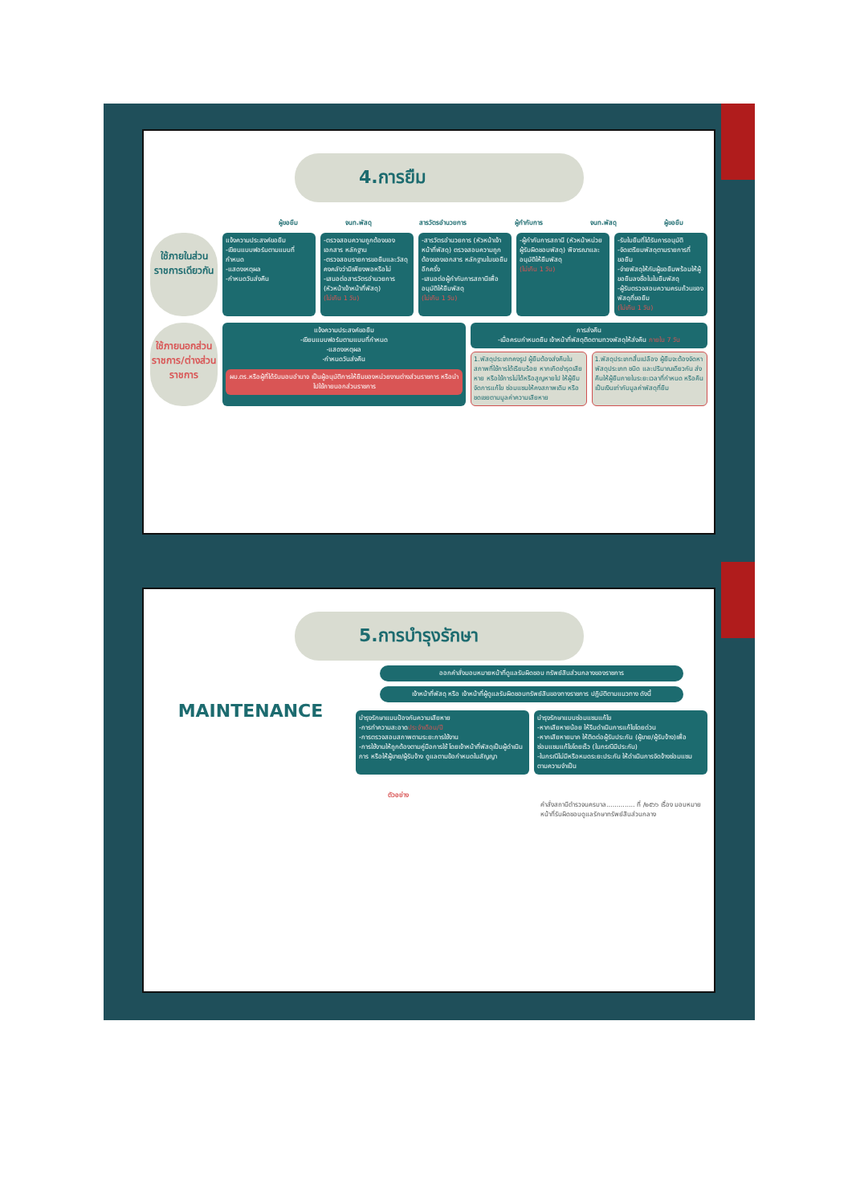4.การยืม
ผู้ขอยืม จนท.พัสดุ สารวัตรอำนวยการ ผู้กำกับการ จนท.พัสดุ ผู้ขอยืม
ใช้ภายในส่วนราชการเดียวกัน
แจ้งความประสงค์ขอยืม
-เขียนแบบฟอร์มตามแบบที่กำหนด
-แสดงเหตุผล
-กำหนดวันส่งคืน
-ตรวจสอบความถูกต้องของเอกสาร หลักฐาน
-ตรวจสอบรายการขอยืมและวัสดุคงคลังว่ามีเพียงพอหรือไม่
-เสนอต่อสารวัตรอำนวยการ (หัวหน้าเจ้าหน้าที่พัสดุ)
(ไม่เกิน 1 วัน)
-สารวัตรอำนวยการ (หัวหน้าเจ้าหน้าที่พัสดุ) ตรวจสอบความถูกต้องของเอกสาร หลักฐานใบขอยืมอีกครั้ง
-เสนอต่อผู้กำกับการสถานีเพื่ออนุมัติให้ยืมพัสดุ
(ไม่เกิน 1 วัน)
-ผู้กำกับการสถานี (หัวหน้าหน่วยผู้รับผิดชอบพัสดุ) พิจารณาและอนุมัติให้ยืมพัสดุ
(ไม่เกิน 1 วัน)
-รับใบยืมที่ได้รับการอนุมัติ
-จัดเตรียมพัสดุตามรายการที่ขอยืม
-จ่ายพัสดุให้กับผู้ขอยืมพร้อมให้ผู้ขอยืมลงชื่อในใบยืมพัสดุ
-ผู้รับตรวจสอบความครบถ้วนของพัสดุที่ขอยืม
(ไม่เกิน 1 วัน)
ใช้ภายนอกส่วนราชการ/ต่างส่วนราชการ
แจ้งความประสงค์ขอยืม
-เขียนแบบฟอร์มตามแบบที่กำหนด
-แสดงเหตุผล
-กำหนดวันส่งคืน
ผบ.ตร.หรือผู้ที่ได้รับมอบอำนาจ เป็นผู้อนุมัติการให้ยืมของหน่วยงานต่างส่วนราชการ หรือนำไปใช้ภายนอกส่วนราชการ
การส่งคืน
-เมื่อครบกำหนดยืม เจ้าหน้าที่พัสดุติดตามทวงพัสดุให้ส่งคืน ภายใน 7 วัน
1.พัสดุประเภทคงรูป ผู้ยืมต้องส่งคืนในสภาพที่ใช้การได้เรียบร้อย หากเกิดชำรุดเสียหาย หรือใช้การไม่ได้หรือสูญหายไป ให้ผู้ยืมจัดการแก้ไข ซ่อมแซมให้คงสภาพเดิม หรือชดเชยตามมูลค่าความเสียหาย
1.พัสดุประเภทสิ้นเปลือง ผู้ยืมจะต้องจัดหาพัสดุประเภท ชนิด และปริมาณเดียวกัน ส่งคืนให้ผู้ยืมภายในระยะเวลาที่กำหนด หรือคืนเป็นเงินเท่ากับมูลค่าพัสดุที่ยืม
5.การบำรุงรักษา
MAINTENANCE
ออกคำสั่งมอบหมายหน้าที่ดูแลรับผิดชอบ ทรัพย์สินส่วนกลางของราชการ
เจ้าหน้าที่พัสดุ หรือ เจ้าหน้าที่ผู้ดูแลรับผิดชอบทรัพย์สินของทางราชการ ปฏิบัติตามแนวทาง ดังนี้
บำรุงรักษาแบบป้องกันความเสียหาย
-การทำความสะอาดประจำเดือน/ปี
-การตรวจสอบสภาพตามระยะการใช้งาน
-การใช้งานให้ถูกต้องตามคู่มือการใช้ โดยเจ้าหน้าที่พัสดุเป็นผู้ดำเนินการ หรือให้ผู้ขาย/ผู้รับจ้าง ดูแลตามข้อกำหนดในสัญญา
บำรุงรักษาแบบซ่อมแซมแก้ไข
-หากเสียหายน้อย ให้รีบดำเนินการแก้ไขโดยด่วน
-หากเสียหายมาก ให้ติดต่อผู้รับประกัน (ผู้ขาย/ผู้รับจ้าง)เพื่อซ่อมแซมแก้ไขโดยเร็ว (ในกรณีมีประกัน)
-ในกรณีไม่มีหรือหมดระยะประกัน ให้ดำเนินการจัดจ้างซ่อมแซม ตามความจำเป็น
ตัวอย่าง
คำสั่งสถานีตำรวจนครบาล.............. ที่ /๒๕๖๖ เรื่อง มอบหมายหน้าที่รับผิดชอบดูแลรักษาทรัพย์สินส่วนกลาง